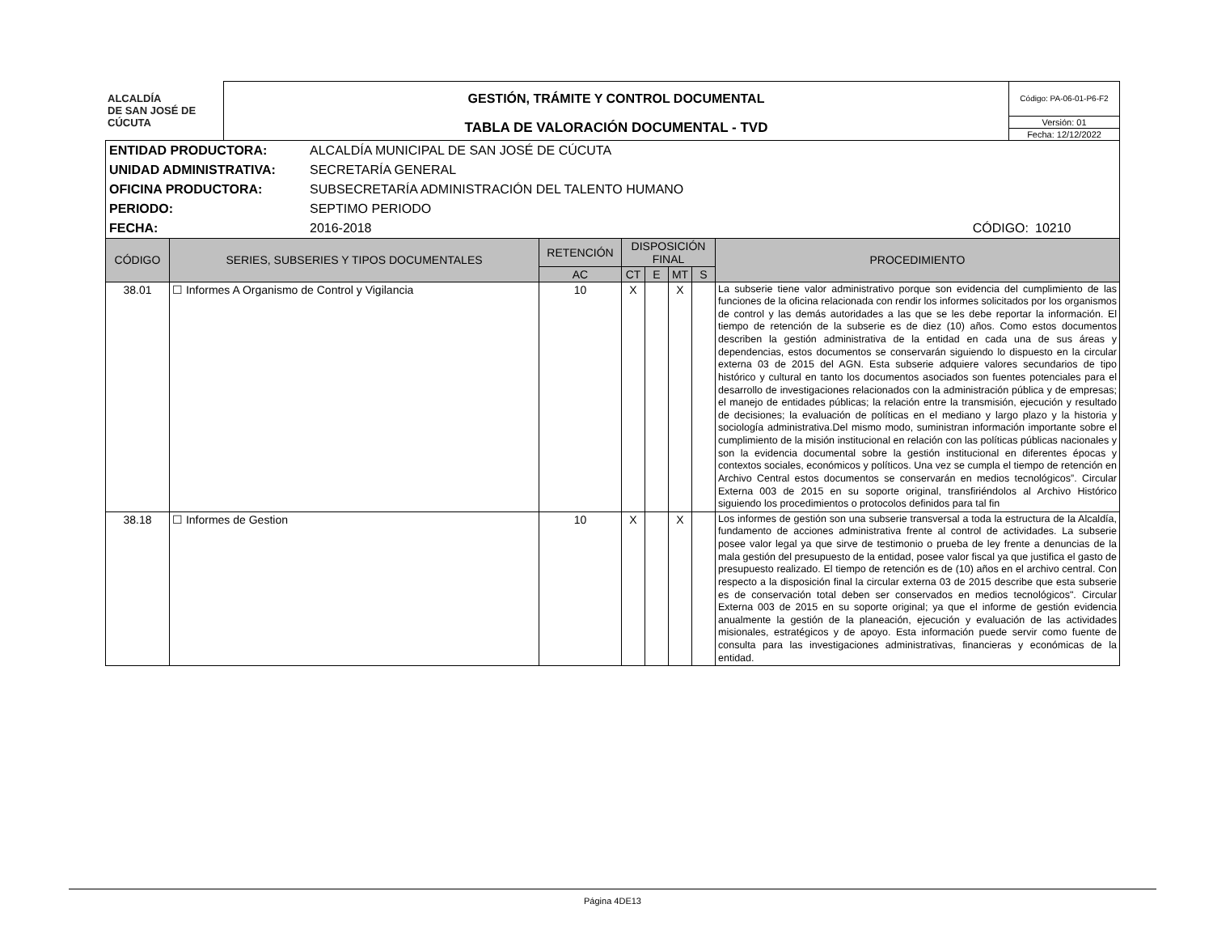| ALCALDÍA DE SAN JOSÉ DE CÚCUTA | GESTIÓN, TRÁMITE Y CONTROL DOCUMENTAL | Código: PA-06-01-P6-F2 |
| | TABLA DE VALORACIÓN DOCUMENTAL - TVD | Versión: 01 |
| | | Fecha: 12/12/2022 |
| ENTIDAD PRODUCTORA: | ALCALDÍA MUNICIPAL DE SAN JOSÉ DE CÚCUTA | | |
| UNIDAD ADMINISTRATIVA: | SECRETARÍA GENERAL | | |
| OFICINA PRODUCTORA: | SUBSECRETARÍA ADMINISTRACIÓN DEL TALENTO HUMANO | | |
| PERIODO: | SEPTIMO PERIODO | | |
| FECHA: | 2016-2018 | CÓDIGO: | 10210 |
| CÓDIGO | SERIES, SUBSERIES Y TIPOS DOCUMENTALES | RETENCIÓN | DISPOSICIÓN FINAL | | | | PROCEDIMIENTO |
| --- | --- | --- | --- | --- | --- | --- | --- |
| | | AC | CT | E | MT | S | |
| 38.01 | ☐ Informes A Organismo de Control y Vigilancia | 10 | X | | X | | La subserie tiene valor administrativo porque son evidencia del cumplimiento de las funciones de la oficina relacionada con rendir los informes solicitados por los organismos de control y las demás autoridades a las que se les debe reportar la información. El tiempo de retención de la subserie es de diez (10) años. Como estos documentos describen la gestión administrativa de la entidad en cada una de sus áreas y dependencias, estos documentos se conservarán siguiendo lo dispuesto en la circular externa 03 de 2015 del AGN. Esta subserie adquiere valores secundarios de tipo histórico y cultural en tanto los documentos asociados son fuentes potenciales para el desarrollo de investigaciones relacionados con la administración pública y de empresas; el manejo de entidades públicas; la relación entre la transmisión, ejecución y resultado de decisiones; la evaluación de políticas en el mediano y largo plazo y la historia y sociología administrativa.Del mismo modo, suministran información importante sobre el cumplimiento de la misión institucional en relación con las políticas públicas nacionales y son la evidencia documental sobre la gestión institucional en diferentes épocas y contextos sociales, económicos y políticos. Una vez se cumpla el tiempo de retención en Archivo Central estos documentos se conservarán en medios tecnológicos”. Circular Externa 003 de 2015 en su soporte original, transfiriéndolos al Archivo Histórico siguiendo los procedimientos o protocolos definidos para tal fin |
| 38.18 | ☐ Informes de Gestion | 10 | X | | X | | Los informes de gestión son una subserie transversal a toda la estructura de la Alcaldía, fundamento de acciones administrativa frente al control de actividades. La subserie posee valor legal ya que sirve de testimonio o prueba de ley frente a denuncias de la mala gestión del presupuesto de la entidad, posee valor fiscal ya que justifica el gasto de presupuesto realizado. El tiempo de retención es de (10) años en el archivo central. Con respecto a la disposición final la circular externa 03 de 2015 describe que esta subserie es de conservación total deben ser conservados en medios tecnológicos". Circular Externa 003 de 2015 en su soporte original; ya que el informe de gestión evidencia anualmente la gestión de la planeación, ejecución y evaluación de las actividades misionales, estratégicos y de apoyo. Esta información puede servir como fuente de consulta para las investigaciones administrativas, financieras y económicas de la entidad. |
Página 4DE13